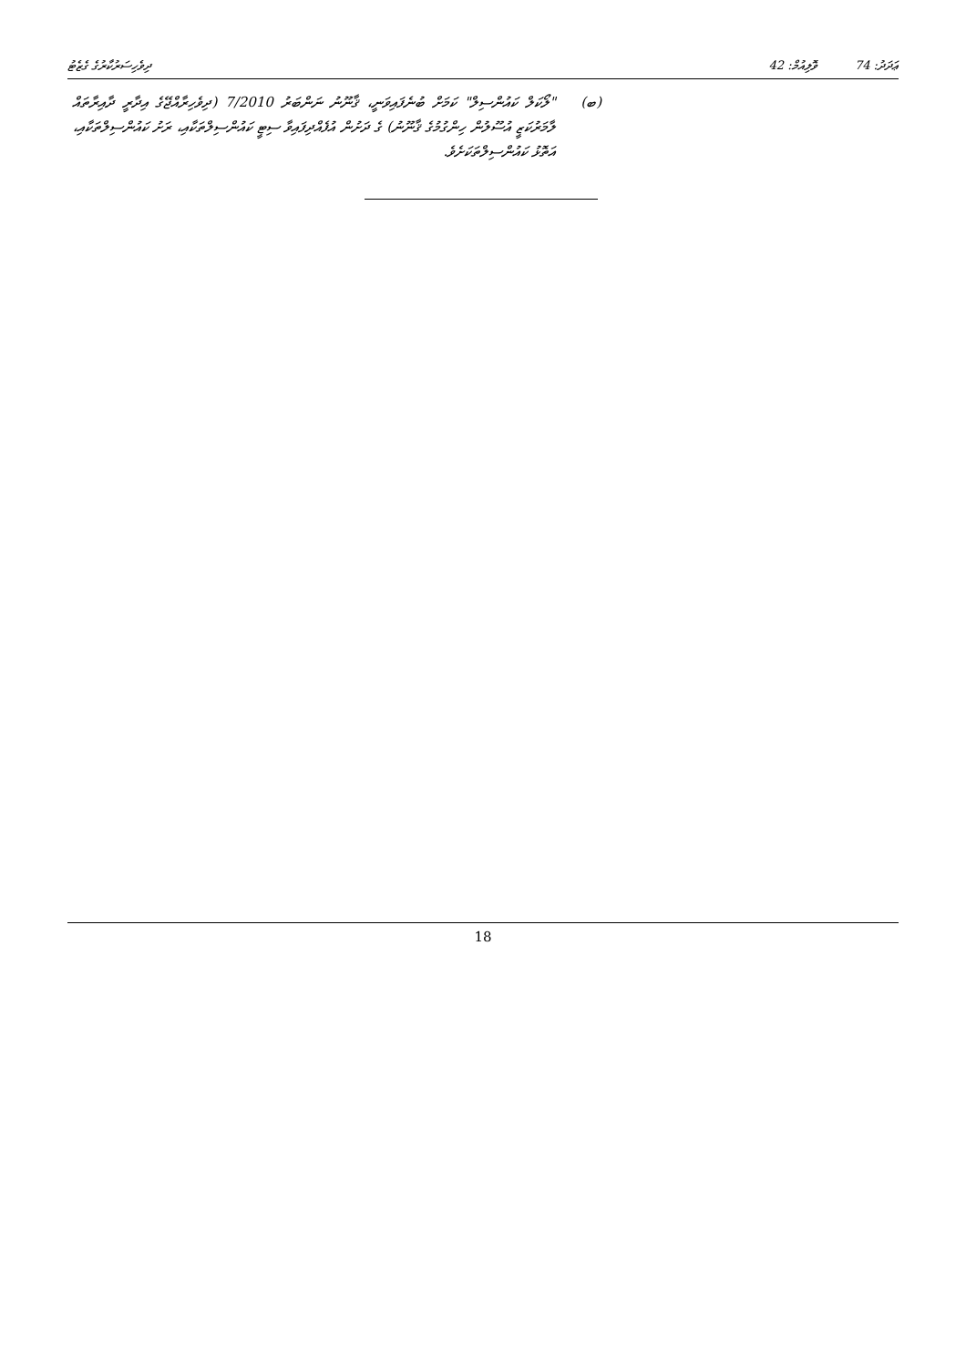ދިވެހިސަރުކާރުގެ ގެޒެޓު ޢަދަދު: 74 ވޮލިއުމް: 42
(ބ) "ލޯކަލް ކައުންސިލް" ކަމަށް ބުނެފައިވަނީ، ޤާނޫނު ނަންބަރު 7/2010 (ދިވެހިރާއްޖޭގެ އިދާރީ ދާއިރާތައް ލާމަރުކަޒީ އުސޫލުން ހިންގުމުގެ ޤާނޫނު) ގެ ދަށުން އުފެއްދިފައިވާ ސިޓީ ކައުންސިލްތަކާއި، ރަށު ކައުންސިލްތަކާއި، އަތޮޅު ކައުންސިލްތަކަށެވެ.
18